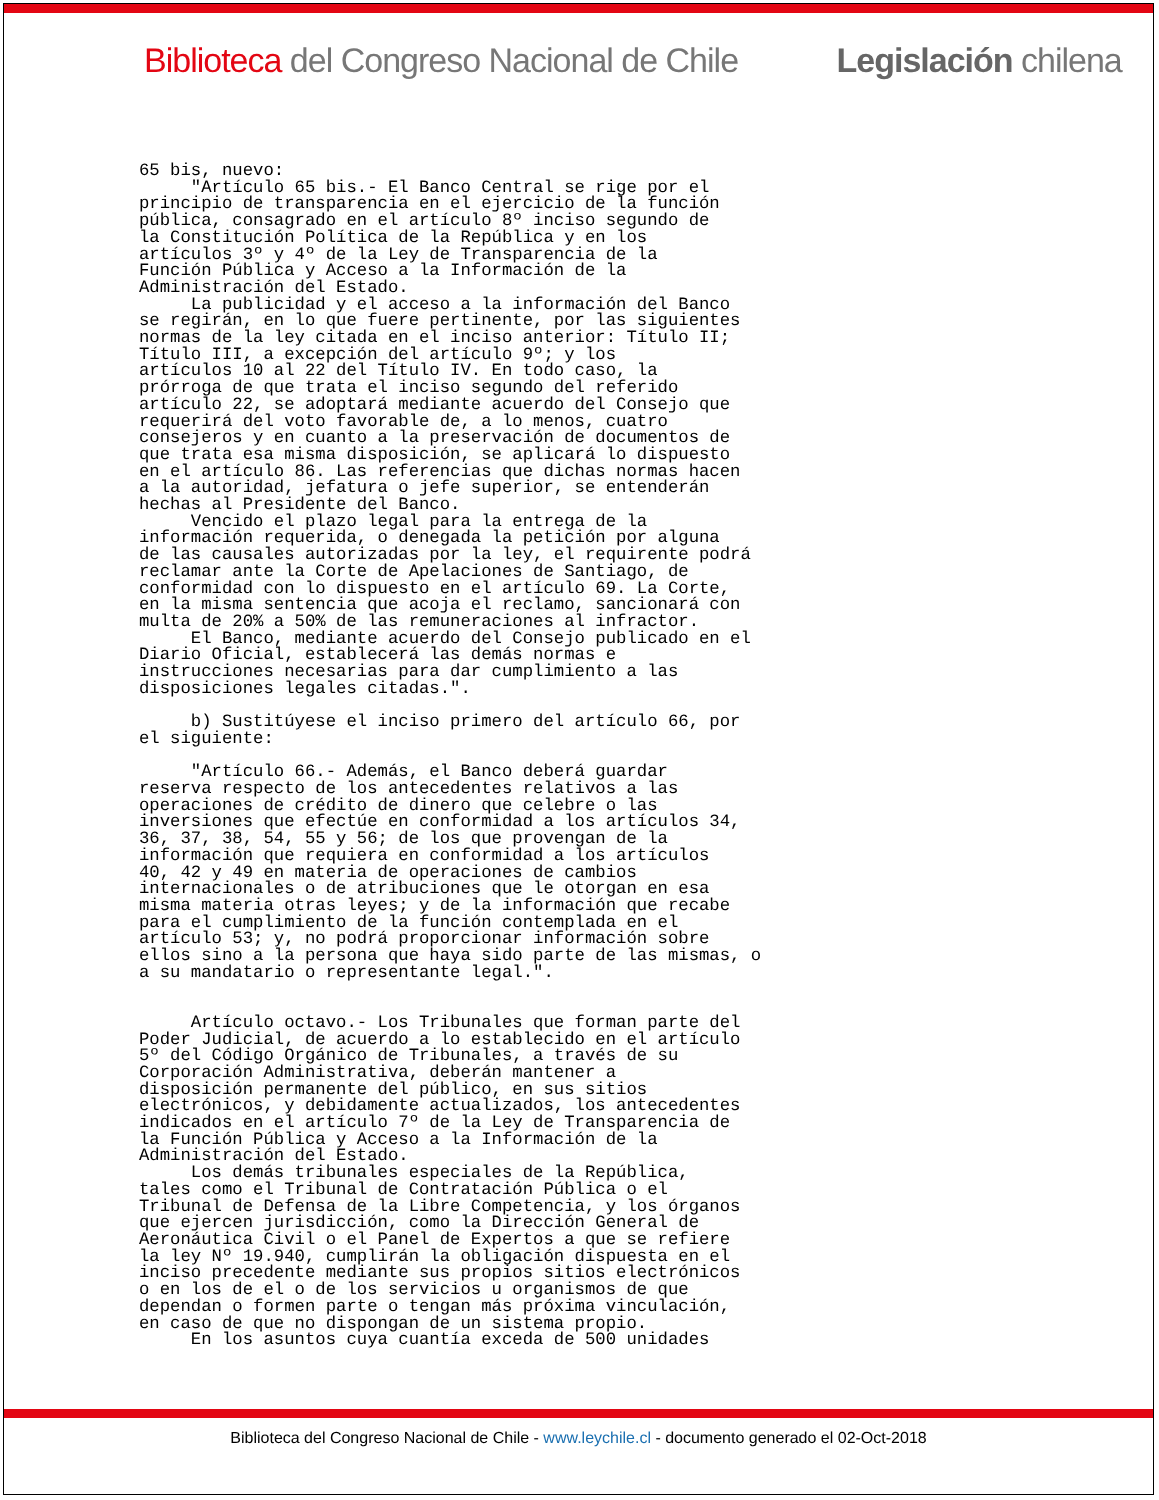Biblioteca del Congreso Nacional de Chile Legislación chilena
65 bis, nuevo:
     "Artículo 65 bis.- El Banco Central se rige por el
principio de transparencia en el ejercicio de la función
pública, consagrado en el artículo 8º inciso segundo de
la Constitución Política de la República y en los
artículos 3º y 4º de la Ley de Transparencia de la
Función Pública y Acceso a la Información de la
Administración del Estado.
     La publicidad y el acceso a la información del Banco
se regirán, en lo que fuere pertinente, por las siguientes
normas de la ley citada en el inciso anterior: Título II;
Título III, a excepción del artículo 9º; y los
artículos 10 al 22 del Título IV. En todo caso, la
prórroga de que trata el inciso segundo del referido
artículo 22, se adoptará mediante acuerdo del Consejo que
requerirá del voto favorable de, a lo menos, cuatro
consejeros y en cuanto a la preservación de documentos de
que trata esa misma disposición, se aplicará lo dispuesto
en el artículo 86. Las referencias que dichas normas hacen
a la autoridad, jefatura o jefe superior, se entenderán
hechas al Presidente del Banco.
     Vencido el plazo legal para la entrega de la
información requerida, o denegada la petición por alguna
de las causales autorizadas por la ley, el requirente podrá
reclamar ante la Corte de Apelaciones de Santiago, de
conformidad con lo dispuesto en el artículo 69. La Corte,
en la misma sentencia que acoja el reclamo, sancionará con
multa de 20% a 50% de las remuneraciones al infractor.
     El Banco, mediante acuerdo del Consejo publicado en el
Diario Oficial, establecerá las demás normas e
instrucciones necesarias para dar cumplimiento a las
disposiciones legales citadas.".

     b) Sustitúyese el inciso primero del artículo 66, por
el siguiente:

     "Artículo 66.- Además, el Banco deberá guardar
reserva respecto de los antecedentes relativos a las
operaciones de crédito de dinero que celebre o las
inversiones que efectúe en conformidad a los artículos 34,
36, 37, 38, 54, 55 y 56; de los que provengan de la
información que requiera en conformidad a los artículos
40, 42 y 49 en materia de operaciones de cambios
internacionales o de atribuciones que le otorgan en esa
misma materia otras leyes; y de la información que recabe
para el cumplimiento de la función contemplada en el
artículo 53; y, no podrá proporcionar información sobre
ellos sino a la persona que haya sido parte de las mismas, o
a su mandatario o representante legal.".


     Artículo octavo.- Los Tribunales que forman parte del
Poder Judicial, de acuerdo a lo establecido en el artículo
5º del Código Orgánico de Tribunales, a través de su
Corporación Administrativa, deberán mantener a
disposición permanente del público, en sus sitios
electrónicos, y debidamente actualizados, los antecedentes
indicados en el artículo 7º de la Ley de Transparencia de
la Función Pública y Acceso a la Información de la
Administración del Estado.
     Los demás tribunales especiales de la República,
tales como el Tribunal de Contratación Pública o el
Tribunal de Defensa de la Libre Competencia, y los órganos
que ejercen jurisdicción, como la Dirección General de
Aeronáutica Civil o el Panel de Expertos a que se refiere
la ley Nº 19.940, cumplirán la obligación dispuesta en el
inciso precedente mediante sus propios sitios electrónicos
o en los de el o de los servicios u organismos de que
dependan o formen parte o tengan más próxima vinculación,
en caso de que no dispongan de un sistema propio.
     En los asuntos cuya cuantía exceda de 500 unidades
Biblioteca del Congreso Nacional de Chile - www.leychile.cl - documento generado el 02-Oct-2018